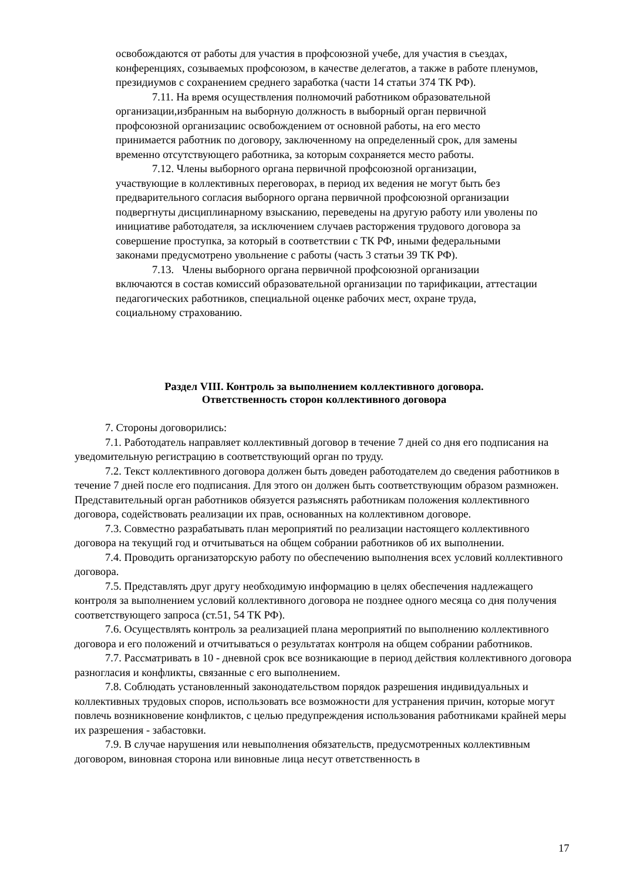освобождаются от работы для участия в профсоюзной учебе, для участия в съездах, конференциях, созываемых профсоюзом, в качестве делегатов, а также в работе пленумов, президиумов с сохранением среднего заработка (части 14 статьи 374 ТК РФ).
7.11. На время осуществления полномочий работником образовательной организации,избранным на выборную должность в выборный орган первичной профсоюзной организациис освобождением от основной работы, на его место принимается работник по договору, заключенному на определенный срок, для замены временно отсутствующего работника, за которым сохраняется место работы.
7.12. Члены выборного органа первичной профсоюзной организации, участвующие в коллективных переговорах, в период их ведения не могут быть без предварительного согласия выборного органа первичной профсоюзной организации подвергнуты дисциплинарному взысканию, переведены на другую работу или уволены по инициативе работодателя, за исключением случаев расторжения трудового договора за совершение проступка, за который в соответствии с ТК РФ, иными федеральными законами предусмотрено увольнение с работы (часть 3 статьи 39 ТК РФ).
7.13. Члены выборного органа первичной профсоюзной организации включаются в состав комиссий образовательной организации по тарификации, аттестации педагогических работников, специальной оценке рабочих мест, охране труда, социальному страхованию.
Раздел VIII. Контроль за выполнением коллективного договора.
Ответственность сторон коллективного договора
7. Стороны договорились:
7.1. Работодатель направляет коллективный договор в течение 7 дней со дня его подписания на уведомительную регистрацию в соответствующий орган по труду.
7.2. Текст коллективного договора должен быть доведен работодателем до сведения работников в течение 7 дней после его подписания. Для этого он должен быть соответствующим образом размножен. Представительный орган работников обязуется разъяснять работникам положения коллективного договора, содействовать реализации их прав, основанных на коллективном договоре.
7.3. Совместно разрабатывать план мероприятий по реализации настоящего коллективного договора на текущий год и отчитываться на общем собрании работников об их выполнении.
7.4. Проводить организаторскую работу по обеспечению выполнения всех условий коллективного договора.
7.5. Представлять друг другу необходимую информацию в целях обеспечения надлежащего контроля за выполнением условий коллективного договора не позднее одного месяца со дня получения соответствующего запроса (ст.51, 54 ТК РФ).
7.6. Осуществлять контроль за реализацией плана мероприятий по выполнению коллективного договора и его положений и отчитываться о результатах контроля на общем собрании работников.
7.7. Рассматривать в 10 - дневной срок все возникающие в период действия коллективного договора разногласия и конфликты, связанные с его выполнением.
7.8. Соблюдать установленный законодательством порядок разрешения индивидуальных и коллективных трудовых споров, использовать все возможности для устранения причин, которые могут повлечь возникновение конфликтов, с целью предупреждения использования работниками крайней меры их разрешения - забастовки.
7.9. В случае нарушения или невыполнения обязательств, предусмотренных коллективным договором, виновная сторона или виновные лица несут ответственность в
17